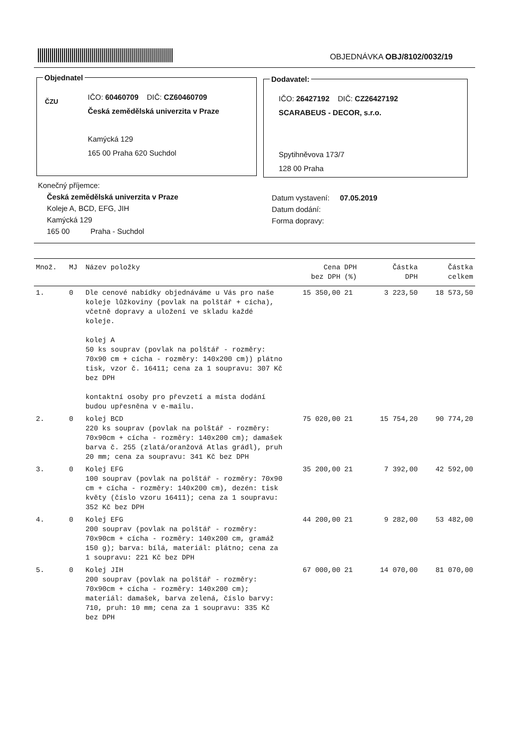OBJEDNÁVKA OBJ/8102/0032/19
Objednatel
ČZU
IČO: 60460709 DIČ: CZ60460709
Česká zemědělská univerzita v Praze
Kamýcká 129
165 00 Praha 620 Suchdol
Dodavatel:
IČO: 26427192 DIČ: CZ26427192
SCARABEUS - DECOR, s.r.o.
Spytihněvova 173/7
128 00 Praha
Konečný příjemce:
Česká zemědělská univerzita v Praze
Koleje A, BCD, EFG, JIH
Kamýcká 129
165 00 Praha - Suchdol
Datum vystavení: 07.05.2019
Datum dodání:
Forma dopravy:
| Množ. | MJ | Název položky | Cena bez DPH | DPH (%) | Částka DPH | Částka celkem |
| --- | --- | --- | --- | --- | --- | --- |
| 1. | 0 | Dle cenové nabídky objednáváme u Vás pro naše koleje lůžkoviny (povlak na polštář + cícha), včetně dopravy a uložení ve skladu každé koleje. kolej A 50 ks souprav (povlak na polštář - rozměry: 70x90 cm + cícha - rozměry: 140x200 cm)) plátno tisk, vzor č. 16411; cena za 1 soupravu: 307 Kč bez DPH kontaktní osoby pro převzetí a místa dodání budou upřesněna v e-mailu. | 15 350,00 | 21 | 3 223,50 | 18 573,50 |
| 2. | 0 | kolej BCD 220 ks souprav (povlak na polštář - rozměry: 70x90cm + cícha - rozměry: 140x200 cm); damašek barva č. 255 (zlatá/oranžová Atlas grádl), pruh 20 mm; cena za soupravu: 341 Kč bez DPH | 75 020,00 | 21 | 15 754,20 | 90 774,20 |
| 3. | 0 | Kolej EFG 100 souprav (povlak na polštář - rozměry: 70x90 cm + cícha - rozměry: 140x200 cm), dezén: tisk květy (číslo vzoru 16411); cena za 1 soupravu: 352 Kč bez DPH | 35 200,00 | 21 | 7 392,00 | 42 592,00 |
| 4. | 0 | Kolej EFG 200 souprav (povlak na polštář - rozměry: 70x90cm + cícha - rozměry: 140x200 cm, gramáž 150 g); barva: bílá, materiál: plátno; cena za 1 soupravu: 221 Kč bez DPH | 44 200,00 | 21 | 9 282,00 | 53 482,00 |
| 5. | 0 | Kolej JIH 200 souprav (povlak na polštář - rozměry: 70x90cm + cícha - rozměry: 140x200 cm); materiál: damašek, barva zelená, číslo barvy: 710, pruh: 10 mm; cena za 1 soupravu: 335 Kč bez DPH | 67 000,00 | 21 | 14 070,00 | 81 070,00 |